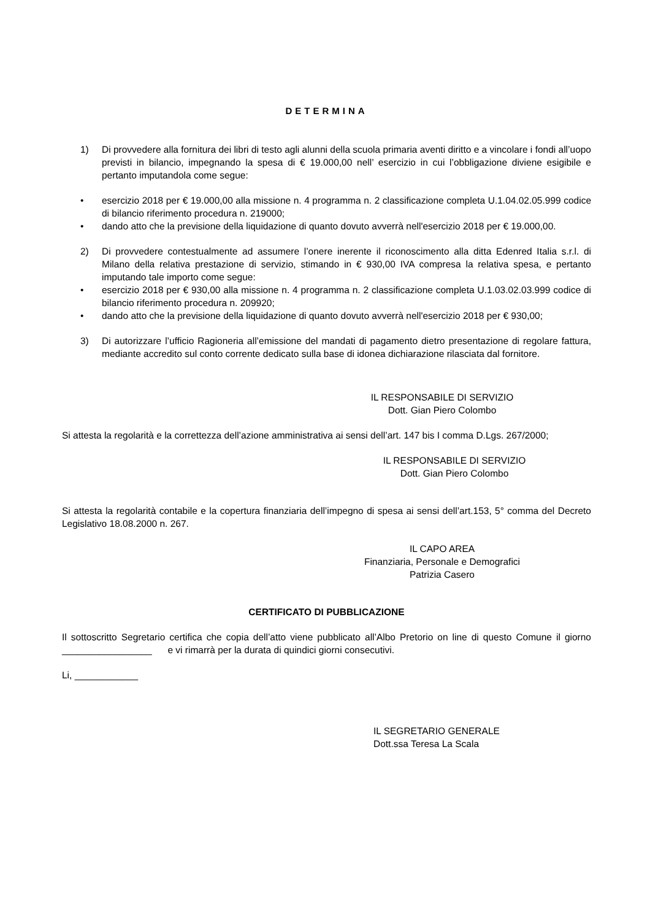DETERMINA
1) Di provvedere alla fornitura dei libri di testo agli alunni della scuola primaria aventi diritto e a vincolare i fondi all’uopo previsti in bilancio, impegnando la spesa di € 19.000,00 nell’ esercizio in cui l’obbligazione diviene esigibile e pertanto imputandola come segue:
• esercizio 2018 per € 19.000,00 alla missione n. 4 programma n. 2 classificazione completa U.1.04.02.05.999 codice di bilancio riferimento procedura n. 219000;
• dando atto che la previsione della liquidazione di quanto dovuto avverrà nell'esercizio 2018 per € 19.000,00.
2) Di provvedere contestualmente ad assumere l’onere inerente il riconoscimento alla ditta Edenred Italia s.r.l. di Milano della relativa prestazione di servizio, stimando in € 930,00 IVA compresa la relativa spesa, e pertanto imputando tale importo come segue:
• esercizio 2018 per € 930,00 alla missione n. 4 programma n. 2 classificazione completa U.1.03.02.03.999 codice di bilancio riferimento procedura n. 209920;
• dando atto che la previsione della liquidazione di quanto dovuto avverrà nell'esercizio 2018 per € 930,00;
3) Di autorizzare l’ufficio Ragioneria all’emissione del mandati di pagamento dietro presentazione di regolare fattura, mediante accredito sul conto corrente dedicato sulla base di idonea dichiarazione rilasciata dal fornitore.
IL RESPONSABILE DI SERVIZIO
Dott. Gian Piero Colombo
Si attesta la regolarità e la correttezza dell’azione amministrativa ai sensi dell’art. 147 bis I comma D.Lgs. 267/2000;
IL RESPONSABILE DI SERVIZIO
Dott. Gian Piero Colombo
Si attesta la regolarità contabile e la copertura finanziaria dell’impegno di spesa ai sensi dell’art.153, 5° comma del Decreto Legislativo 18.08.2000 n. 267.
IL CAPO AREA
Finanziaria, Personale e Demografici
Patrizia Casero
CERTIFICATO DI PUBBLICAZIONE
Il sottoscritto Segretario certifica che copia dell’atto viene pubblicato all’Albo Pretorio on line di questo Comune il giorno _________________ e vi rimarrà per la durata di quindici giorni consecutivi.
Li, ____________
IL SEGRETARIO GENERALE
Dott.ssa Teresa La Scala